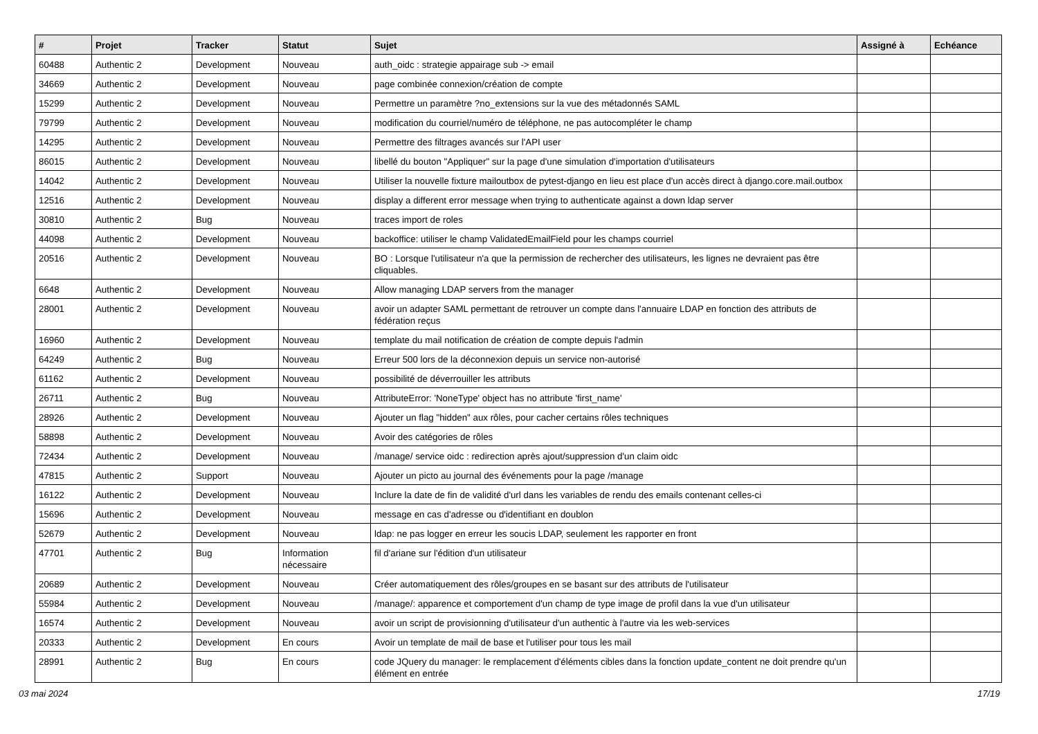| # | Projet | Tracker | Statut | Sujet | Assigné à | Echéance |
| --- | --- | --- | --- | --- | --- | --- |
| 60488 | Authentic 2 | Development | Nouveau | auth_oidc : strategie appairage sub -> email | | |
| 34669 | Authentic 2 | Development | Nouveau | page combinée connexion/création de compte | | |
| 15299 | Authentic 2 | Development | Nouveau | Permettre un paramètre ?no_extensions sur la vue des métadonnés SAML | | |
| 79799 | Authentic 2 | Development | Nouveau | modification du courriel/numéro de téléphone, ne pas autocompléter le champ | | |
| 14295 | Authentic 2 | Development | Nouveau | Permettre des filtrages avancés sur l'API user | | |
| 86015 | Authentic 2 | Development | Nouveau | libellé du bouton "Appliquer" sur la page d'une simulation d'importation d'utilisateurs | | |
| 14042 | Authentic 2 | Development | Nouveau | Utiliser la nouvelle fixture mailoutbox de pytest-django en lieu est place d'un accès direct à django.core.mail.outbox | | |
| 12516 | Authentic 2 | Development | Nouveau | display a different error message when trying to authenticate against a down ldap server | | |
| 30810 | Authentic 2 | Bug | Nouveau | traces import de roles | | |
| 44098 | Authentic 2 | Development | Nouveau | backoffice: utiliser le champ ValidatedEmailField pour les champs courriel | | |
| 20516 | Authentic 2 | Development | Nouveau | BO : Lorsque l'utilisateur n'a que la permission de rechercher des utilisateurs, les lignes ne devraient pas être cliquables. | | |
| 6648 | Authentic 2 | Development | Nouveau | Allow managing LDAP servers from the manager | | |
| 28001 | Authentic 2 | Development | Nouveau | avoir un adapter SAML permettant de retrouver un compte dans l'annuaire LDAP en fonction des attributs de fédération reçus | | |
| 16960 | Authentic 2 | Development | Nouveau | template du mail notification de création de compte depuis l'admin | | |
| 64249 | Authentic 2 | Bug | Nouveau | Erreur 500 lors de la déconnexion depuis un service non-autorisé | | |
| 61162 | Authentic 2 | Development | Nouveau | possibilité de déverrouiller les attributs | | |
| 26711 | Authentic 2 | Bug | Nouveau | AttributeError: 'NoneType' object has no attribute 'first_name' | | |
| 28926 | Authentic 2 | Development | Nouveau | Ajouter un flag "hidden" aux rôles, pour cacher certains rôles techniques | | |
| 58898 | Authentic 2 | Development | Nouveau | Avoir des catégories de rôles | | |
| 72434 | Authentic 2 | Development | Nouveau | /manage/ service oidc : redirection après ajout/suppression d'un claim oidc | | |
| 47815 | Authentic 2 | Support | Nouveau | Ajouter un picto au journal des événements pour la page /manage | | |
| 16122 | Authentic 2 | Development | Nouveau | Inclure la date de fin de validité d'url dans les variables de rendu des emails contenant celles-ci | | |
| 15696 | Authentic 2 | Development | Nouveau | message en cas d'adresse ou d'identifiant en doublon | | |
| 52679 | Authentic 2 | Development | Nouveau | ldap: ne pas logger en erreur les soucis LDAP, seulement les rapporter en front | | |
| 47701 | Authentic 2 | Bug | Information nécessaire | fil d'ariane sur l'édition d'un utilisateur | | |
| 20689 | Authentic 2 | Development | Nouveau | Créer automatiquement des rôles/groupes en se basant sur des attributs de l'utilisateur | | |
| 55984 | Authentic 2 | Development | Nouveau | /manage/: apparence et comportement d'un champ de type image de profil dans la vue d'un utilisateur | | |
| 16574 | Authentic 2 | Development | Nouveau | avoir un script de provisionning d'utilisateur d'un authentic à l'autre via les web-services | | |
| 20333 | Authentic 2 | Development | En cours | Avoir un template de mail de base et l'utiliser pour tous les mail | | |
| 28991 | Authentic 2 | Bug | En cours | code JQuery du manager: le remplacement d'éléments cibles dans la fonction update_content ne doit prendre qu'un élément en entrée | | |
03 mai 2024 17/19